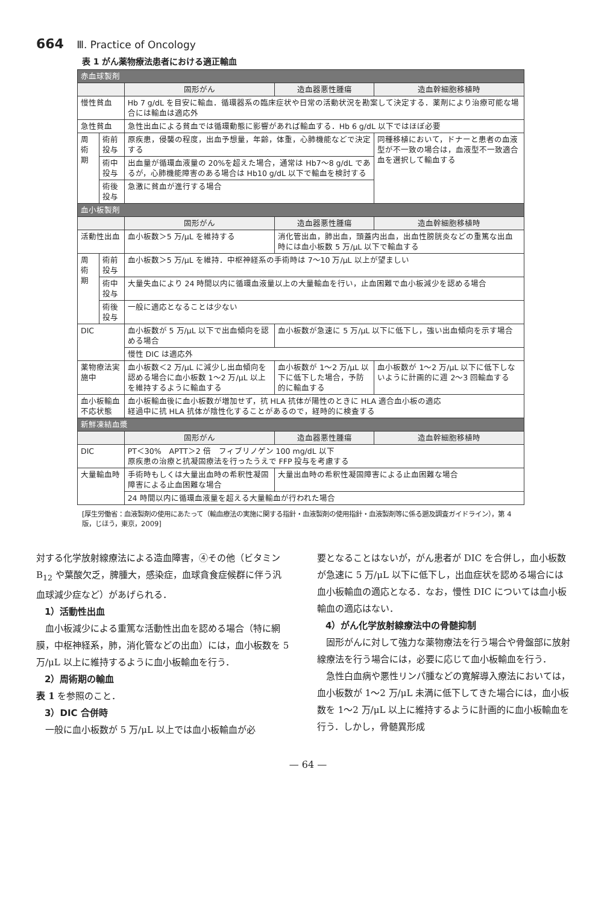664 Ⅲ. Practice of Oncology
表 1 がん薬物療法患者における適正輸血
| 赤血球製剤 | | | | |
| | | 固形がん | 造血器悪性腫瘍 | 造血幹細胞移植時 |
| 慢性貧血 | | Hb 7 g/dL を目安に輸血．循環器系の臨床症状や日常の活動状況を勘案して決定する．薬剤により治療可能な場合には輸血は適応外 | | |
| 急性貧血 | | 急性出血による貧血では循環動態に影響があれば輸血する．Hb 6 g/dL 以下ではほぼ必要 | | |
| 周術期 | 術前投与 | 原疾患，侵襲の程度，出血予想量，年齢，体重，心肺機能などで決定する | | 同種移植において，ドナーと患者の血液型が不一致の場合は，血液型不一致適合血を選択して輸血する |
| | 術中投与 | 出血量が循環血液量の 20%を超えた場合，通常は Hb7～8 g/dL であるが，心肺機能障害のある場合は Hb10 g/dL 以下で輸血を検討する | | |
| | 術後投与 | 急激に貧血が進行する場合 | | |
| 血小板製剤 | | | | |
| | | 固形がん | 造血器悪性腫瘍 | 造血幹細胞移植時 |
| 活動性出血 | | 血小板数＞5 万/μL を維持する | 消化管出血，肺出血，頭蓋内出血，出血性膀胱炎などの重篤な出血時には血小板数 5 万/μL 以下で輸血する | |
| 周術期 | 術前投与 | 血小板数＞5 万/μL を維持．中枢神経系の手術時は 7～10 万/μL 以上が望ましい | | |
| | 術中投与 | 大量失血により 24 時間以内に循環血液量以上の大量輸血を行い，止血困難で血小板減少を認める場合 | | |
| | 術後投与 | 一般に適応となることは少ない | | |
| DIC | | 血小板数が 5 万/μL 以下で出血傾向を認める場合 | 血小板数が急速に 5 万/μL 以下に低下し，強い出血傾向を示す場合 | |
| | | 慢性 DIC は適応外 | | |
| 薬物療法実施中 | | 血小板数＜2 万/μL に減少し出血傾向を認める場合に血小板数 1～2 万/μL 以上を維持するように輸血する | 血小板数が 1～2 万/μL 以下に低下した場合，予防的に輸血する | 血小板数が 1～2 万/μL 以下に低下しないように計画的に週 2～3 回輸血する |
| 血小板輸血不応状態 | | 血小板輸血後に血小板数が増加せず，抗 HLA 抗体が陽性のときに HLA 適合血小板の適応 経過中に抗 HLA 抗体が陰性化することがあるので，経時的に検査する | | |
| 新鮮凍結血漿 | | | | |
| | | 固形がん | 造血器悪性腫瘍 | 造血幹細胞移植時 |
| DIC | | PT＜30% APTT＞2 倍 フィブリノゲン 100 mg/dL 以下 原疾患の治療と抗凝固療法を行ったうえで FFP 投与を考慮する | | |
| 大量輸血時 | | 手術時もしくは大量出血時の希釈性凝固障害による止血困難な場合 | 大量出血時の希釈性凝固障害による止血困難な場合 | |
| | | 24 時間以内に循環血液量を超える大量輸血が行われた場合 | | |
[厚生労働省：血液製剤の使用にあたって（輸血療法の実施に関する指針・血液製剤の使用指針・血液製剤等に係る遡及調査ガイドライン），第 4 版，じほう，東京，2009]
対する化学放射線療法による造血障害，④その他（ビタミン B<sub>12</sub> や葉酸欠乏，脾腫大，感染症，血球貪食症候群に伴う汎血球減少症など）があげられる．
1）活動性出血
　血小板減少による重篤な活動性出血を認める場合（特に網膜，中枢神経系，肺，消化管などの出血）には，血小板数を 5 万/μL 以上に維持するように血小板輸血を行う．
2）周術期の輸血
表 1 を参照のこと．
3）DIC 合併時
　一般に血小板数が 5 万/μL 以上では血小板輸血が必
要となることはないが，がん患者が DIC を合併し，血小板数が急速に 5 万/μL 以下に低下し，出血症状を認める場合には血小板輸血の適応となる．なお，慢性 DIC については血小板輸血の適応はない．
4）がん化学放射線療法中の骨髄抑制
　固形がんに対して強力な薬物療法を行う場合や骨盤部に放射線療法を行う場合には，必要に応じて血小板輸血を行う．
　急性白血病や悪性リンパ腫などの寛解導入療法においては，血小板数が 1～2 万/μL 未満に低下してきた場合には，血小板数を 1～2 万/μL 以上に維持するように計画的に血小板輸血を行う．しかし，骨髄異形成
— 64 —